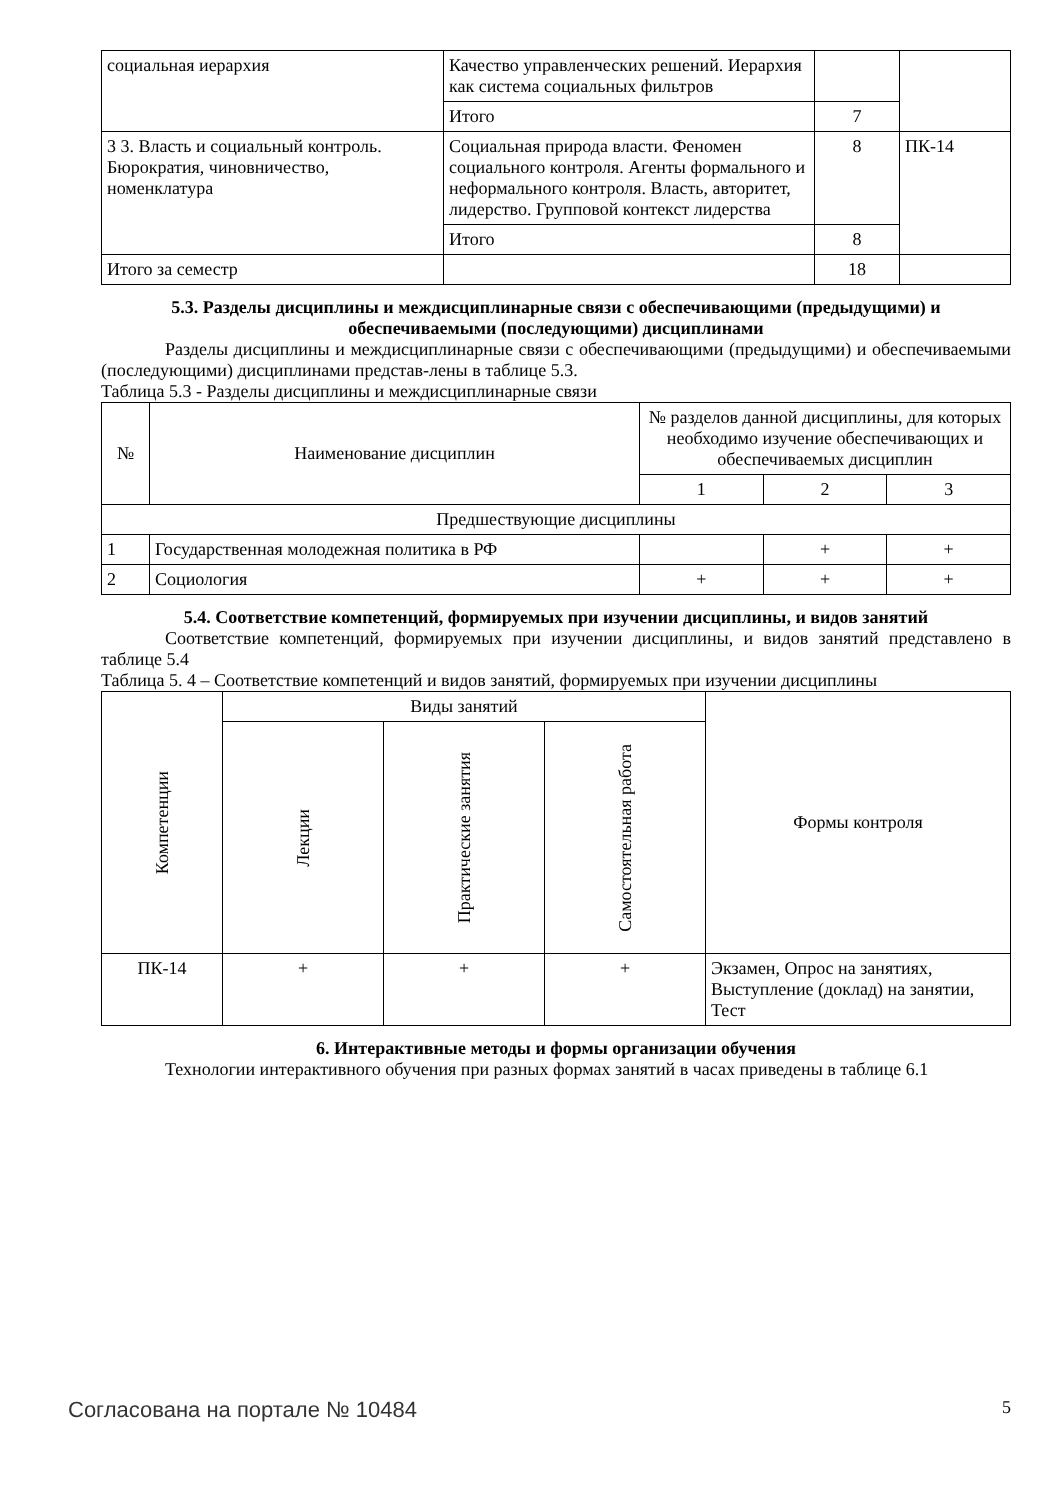| социальная иерархия | Качество управленческих решений. Иерархия как система социальных фильтров | | |
| | Итого | 7 | |
| 3 3. Власть и социальный контроль. Бюрократия, чиновничество, номенклатура | Социальная природа власти. Феномен социального контроля. Агенты формального и неформального контроля. Власть, авторитет, лидерство. Групповой контекст лидерства | 8 | ПК-14 |
| | Итого | 8 | |
| Итого за семестр | | 18 | |
5.3. Разделы дисциплины и междисциплинарные связи с обеспечивающими (предыдущими) и обеспечиваемыми (последующими) дисциплинами
Разделы дисциплины и междисциплинарные связи с обеспечивающими (предыдущими) и обеспечиваемыми (последующими) дисциплинами представ-лены в таблице 5.3.
Таблица 5.3 - Разделы дисциплины и междисциплинарные связи
| № | Наименование дисциплин | № разделов данной дисциплины, для которых необходимо изучение обеспечивающих и обеспечиваемых дисциплин | | |
| | | 1 | 2 | 3 |
| Предшествующие дисциплины | | | | |
| 1 | Государственная молодежная политика в РФ | | + | + |
| 2 | Социология | + | + | + |
5.4. Соответствие компетенций, формируемых при изучении дисциплины, и видов занятий
Соответствие компетенций, формируемых при изучении дисциплины, и видов занятий представлено в таблице 5.4
Таблица 5. 4 – Соответствие компетенций и видов занятий, формируемых при изучении дисциплины
| Компетенции | Виды занятий | | | Формы контроля |
| | Лекции | Практические занятия | Самостоятельная работа | |
| ПК-14 | + | + | + | Экзамен, Опрос на занятиях, Выступление (доклад) на занятии, Тест |
6. Интерактивные методы и формы организации обучения
Технологии интерактивного обучения при разных формах занятий в часах приведены в таблице 6.1
Согласована на портале № 10484 5